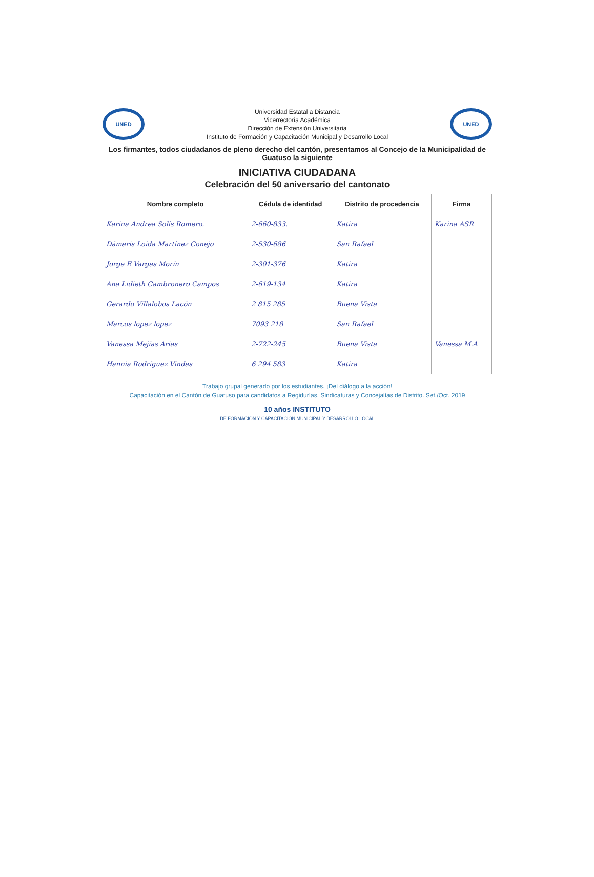UNED
Universidad Estatal a Distancia
Vicerrectoría Académica
Dirección de Extensión Universitaria
Instituto de Formación y Capacitación Municipal y Desarrollo Local
UNED
Los firmantes, todos ciudadanos de pleno derecho del cantón, presentamos al Concejo de la Municipalidad de Guatuso la siguiente
INICIATIVA CIUDADANA
Celebración del 50 aniversario del cantonato
| Nombre completo | Cédula de identidad | Distrito de procedencia | Firma |
| --- | --- | --- | --- |
| Karina Andrea Solís Romero. | 2-660-833. | Katira | Karina ASR |
| Dámaris Loida Martínez Conejo | 2-530-686 | San Rafael | |
| Jorge E Vargas Morín | 2-301-376 | Katira | |
| Ana Lidieth Cambronero Campos | 2-619-134 | Katira | |
| Gerardo Villalobos Lacón | 2 815 285 | Buena Vista | |
| Marcos lopez lopez | 7093 218 | San Rafael | |
| Vanessa Mejías Arias | 2-722-245 | Buena Vista | Vanessa M.A |
| Hannia Rodríguez Vindas | 6 294 583 | Katira | |
Trabajo grupal generado por los estudiantes. ¡Del diálogo a la acción!
Capacitación en el Cantón de Guatuso para candidatos a Regidurías, Sindicaturas y Concejalías de Distrito. Set./Oct. 2019
10 años INSTITUTO
DE FORMACIÓN Y CAPACITACIÓN MUNICIPAL Y DESARROLLO LOCAL